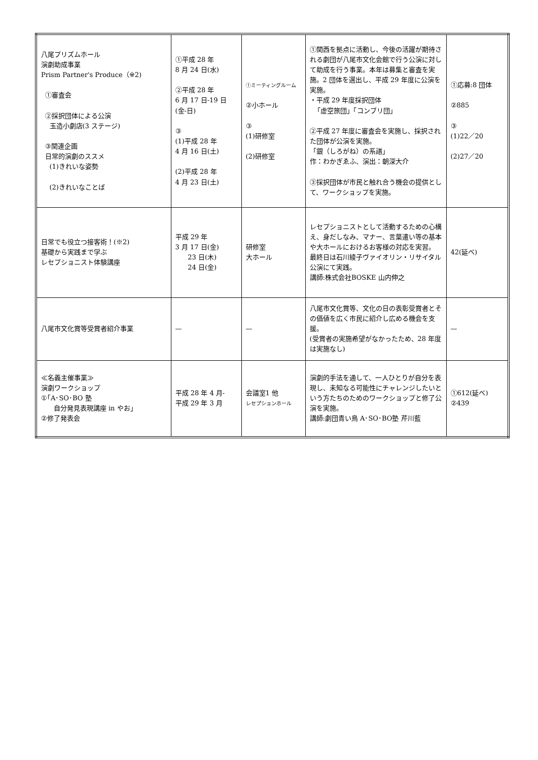| 八尾プリズムホール 演劇助成事業 Prism Partner's Produce（※2) ①審査会 ②採択団体による公演 玉造小劇店(3 ステージ) ③関連企画 日常的演劇のススメ (1)きれいな姿勢 (2)きれいなことば | ①平成 28 年 8 月 24 日(水) ②平成 28 年 6 月 17 日-19 日 (金-日) ③ (1)平成 28 年 4 月 16 日(土) (2)平成 28 年 4 月 23 日(土) | ①ミーティングルーム ②小ホール ③ (1)研修室 (2)研修室 | ①関西を拠点に活動し、今後の活躍が期待される劇団が八尾市文化会館で行う公演に対して助成を行う事業。本年は募集と審査を実施。2 団体を選出し、平成 29 年度に公演を実施。 ・平成 29 年度採択団体 「虚空旅団」「コンブリ団」 ②平成 27 年度に審査会を実施し、採択された団体が公演を実施。 「銀（しろがね）の系譜」 作：わかぎゑふ、演出：朝深大介 ③採択団体が市民と触れ合う機会の提供として、ワークショップを実施。 | ①応募:8 団体 ②885 ③ (1)22／20 (2)27／20 |
| 日常でも役立つ接客術！(※2) 基礎から実践まで学ぶ レセプショニスト体験講座 | 平成 29 年 3 月 17 日(金) 23 日(木) 24 日(金) | 研修室 大ホール | レセプショニストとして活動するための心構え、身だしなみ、マナー、言葉遣い等の基本や大ホールにおけるお客様の対応を実習。 最終日は石川綾子ヴァイオリン・リサイタル公演にて実践。 講師:株式会社BOSKE 山内伸之 | 42(延べ) |
| 八尾市文化賞等受賞者紹介事業 | — | — | 八尾市文化賞等、文化の日の表彰受賞者とその価値を広く市民に紹介し広める機会を支援。 (受賞者の実施希望がなかったため、28 年度は実施なし) | — |
| ≪名義主催事業≫ 演劇ワークショップ ①｢A･SO･BO 塾 自分発見表現講座 in やお｣ ②修了発表会 | 平成 28 年 4 月- 平成 29 年 3 月 | 会議室1 他 レセプションホール | 演劇的手法を通して、一人ひとりが自分を表現し、未知なる可能性にチャレンジしたいという方たちのためのワークショップと修了公演を実施。 講師:劇団青い鳥 A･SO･BO塾 芹川藍 | ①612(延べ) ②439 |